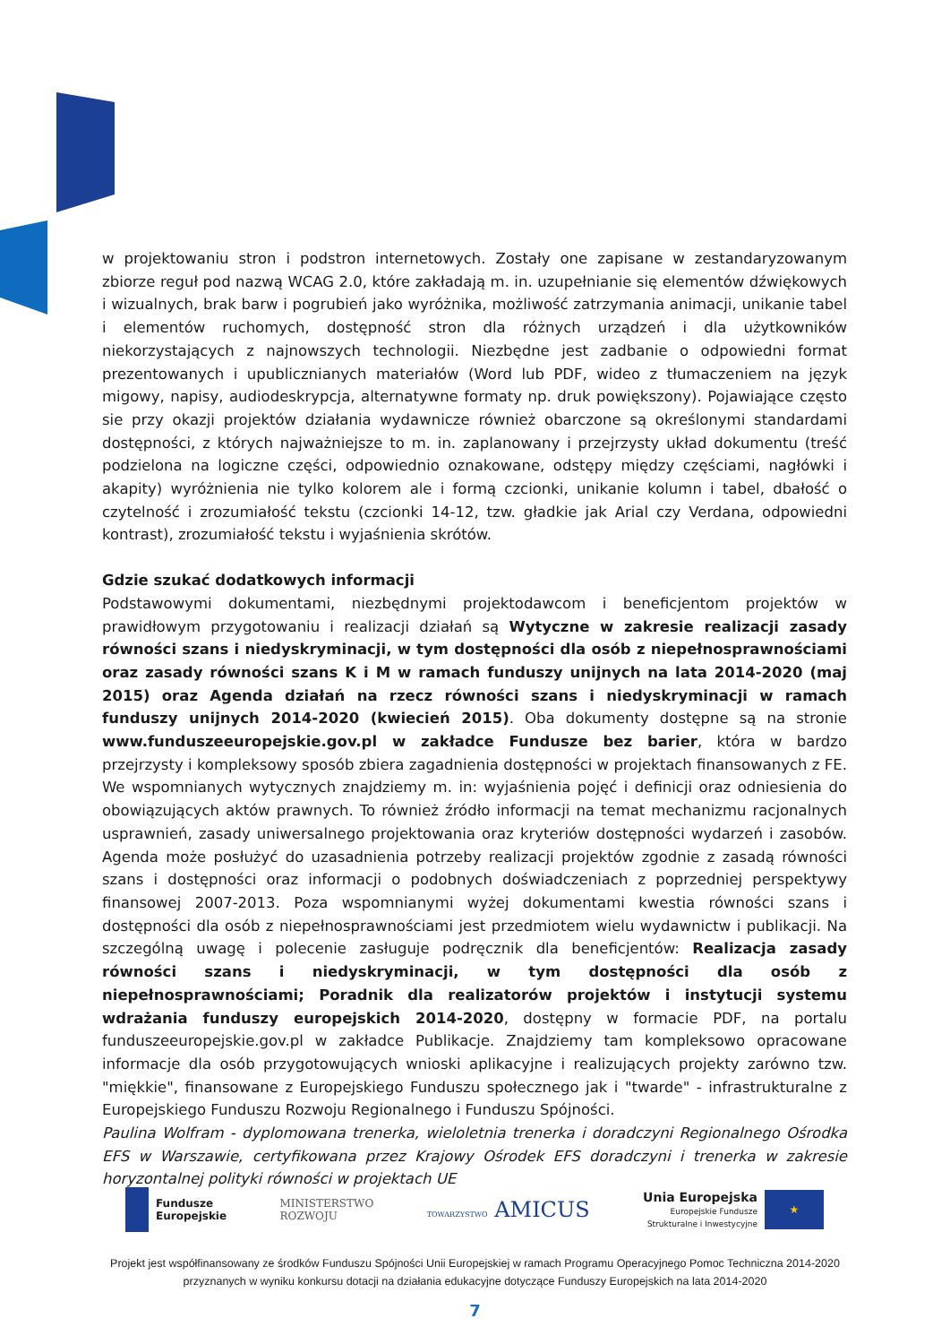w projektowaniu stron i podstron internetowych. Zostały one zapisane w zestandaryzowanym zbiorze reguł pod nazwą WCAG 2.0, które zakładają m. in. uzupełnianie się elementów dźwiękowych i wizualnych, brak barw i pogrubień jako wyróżnika, możliwość zatrzymania animacji, unikanie tabel i elementów ruchomych, dostępność stron dla różnych urządzeń i dla użytkowników niekorzystających z najnowszych technologii. Niezbędne jest zadbanie o odpowiedni format prezentowanych i upublicznianych materiałów (Word lub PDF, wideo z tłumaczeniem na język migowy, napisy, audiodeskrypcja, alternatywne formaty np. druk powiększony). Pojawiające często sie przy okazji projektów działania wydawnicze również obarczone są określonymi standardami dostępności, z których najważniejsze to m. in. zaplanowany i przejrzysty układ dokumentu (treść podzielona na logiczne części, odpowiednio oznakowane, odstępy między częściami, nagłówki i akapity) wyróżnienia nie tylko kolorem ale i formą czcionki, unikanie kolumn i tabel, dbałość o czytelność i zrozumiałość tekstu (czcionki 14-12, tzw. gładkie jak Arial czy Verdana, odpowiedni kontrast), zrozumiałość tekstu i wyjaśnienia skrótów.
Gdzie szukać dodatkowych informacji
Podstawowymi dokumentami, niezbędnymi projektodawcom i beneficjentom projektów w prawidłowym przygotowaniu i realizacji działań są Wytyczne w zakresie realizacji zasady równości szans i niedyskryminacji, w tym dostępności dla osób z niepełnosprawnościami oraz zasady równości szans K i M w ramach funduszy unijnych na lata 2014-2020 (maj 2015) oraz Agenda działań na rzecz równości szans i niedyskryminacji w ramach funduszy unijnych 2014-2020 (kwiecień 2015). Oba dokumenty dostępne są na stronie www.funduszeeuropejskie.gov.pl w zakładce Fundusze bez barier, która w bardzo przejrzysty i kompleksowy sposób zbiera zagadnienia dostępności w projektach finansowanych z FE. We wspomnianych wytycznych znajdziemy m. in: wyjaśnienia pojęć i definicji oraz odniesienia do obowiązujących aktów prawnych. To również źródło informacji na temat mechanizmu racjonalnych usprawnień, zasady uniwersalnego projektowania oraz kryteriów dostępności wydarzeń i zasobów. Agenda może posłużyć do uzasadnienia potrzeby realizacji projektów zgodnie z zasadą równości szans i dostępności oraz informacji o podobnych doświadczeniach z poprzedniej perspektywy finansowej 2007-2013. Poza wspomnianymi wyżej dokumentami kwestia równości szans i dostępności dla osób z niepełnosprawnościami jest przedmiotem wielu wydawnictw i publikacji. Na szczególną uwagę i polecenie zasługuje podręcznik dla beneficjentów: Realizacja zasady równości szans i niedyskryminacji, w tym dostępności dla osób z niepełnosprawnościami; Poradnik dla realizatorów projektów i instytucji systemu wdrażania funduszy europejskich 2014-2020, dostępny w formacie PDF, na portalu funduszeeuropejskie.gov.pl w zakładce Publikacje. Znajdziemy tam kompleksowo opracowane informacje dla osób przygotowujących wnioski aplikacyjne i realizujących projekty zarówno tzw. "miękkie", finansowane z Europejskiego Funduszu społecznego jak i "twarde" - infrastrukturalne z Europejskiego Funduszu Rozwoju Regionalnego i Funduszu Spójności.
Paulina Wolfram - dyplomowana trenerka, wieloletnia trenerka i doradczyni Regionalnego Ośrodka EFS w Warszawie, certyfikowana przez Krajowy Ośrodek EFS doradczyni i trenerka w zakresie horyzontalnej polityki równości w projektach UE
Fundusze
Europejskie
MINISTERSTWO
ROZWOJU
TOWARZYSTWO AMICUS
Unia Europejska
Europejskie Fundusze
Strukturalne i Inwestycyjne
★
Projekt jest współfinansowany ze środków Funduszu Spójności Unii Europejskiej w ramach Programu Operacyjnego Pomoc Techniczna 2014-2020
przyznanych w wyniku konkursu dotacji na działania edukacyjne dotyczące Funduszy Europejskich na lata 2014-2020
7